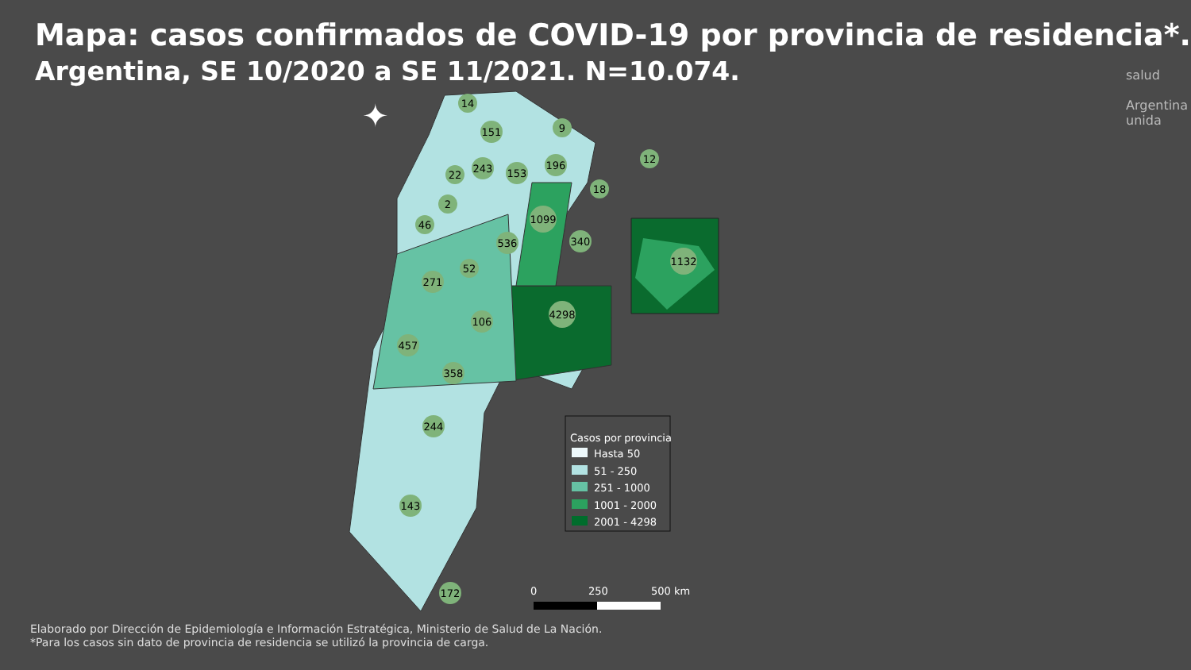Mapa: casos confirmados de COVID-19 por provincia de residencia*.
Argentina, SE 10/2020 a SE 11/2021. N=10.074.
14
151
9
12
243
22
153
196
18
2
46
1099
536
340
1132
52
271
4298
106
457
358
244
143
172
Casos por provincia
Hasta 50
51 - 250
251 - 1000
1001 - 2000
2001 - 4298
0
250
500 km
✦
salud
Argentina unida
Elaborado por Dirección de Epidemiología e Información Estratégica, Ministerio de Salud de La Nación.
*Para los casos sin dato de provincia de residencia se utilizó la provincia de carga.